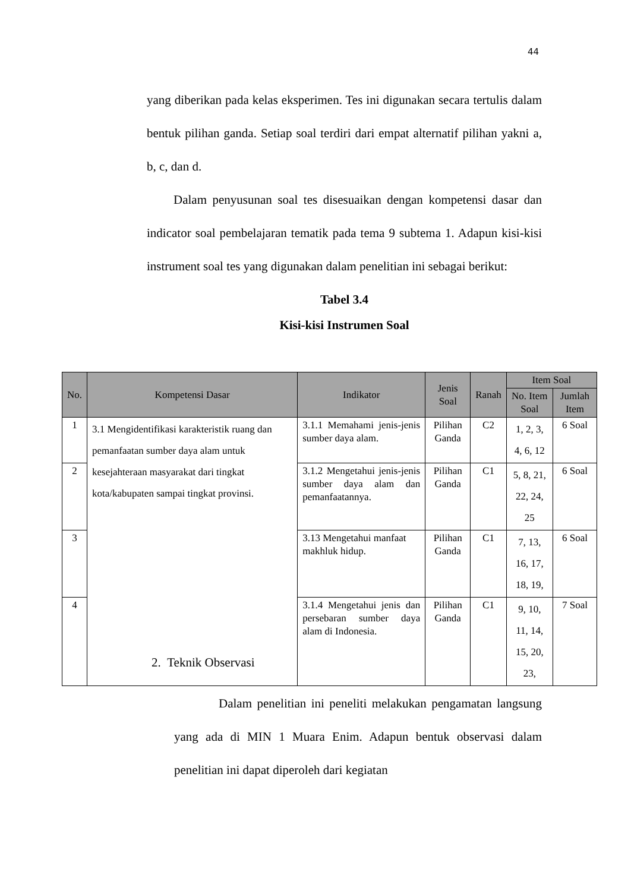44
yang diberikan pada kelas eksperimen. Tes ini digunakan secara tertulis dalam bentuk pilihan ganda. Setiap soal terdiri dari empat alternatif pilihan yakni a, b, c, dan d.
Dalam penyusunan soal tes disesuaikan dengan kompetensi dasar dan indicator soal pembelajaran tematik pada tema 9 subtema 1. Adapun kisi-kisi instrument soal tes yang digunakan dalam penelitian ini sebagai berikut:
Tabel 3.4
Kisi-kisi Instrumen Soal
| No. | Kompetensi Dasar | Indikator | Jenis Soal | Ranah | Item Soal | |
| --- | --- | --- | --- | --- | --- | --- |
| | | | | | No. Item Soal | Jumlah Item |
| 1 | 3.1 Mengidentifikasi karakteristik ruang dan pemanfaatan sumber daya alam untuk kesejahteraan masyarakat dari tingkat kota/kabupaten sampai tingkat provinsi. | 3.1.1 Memahami jenis-jenis sumber daya alam. | Pilihan Ganda | C2 | 1, 2, 3, 4, 6, 12 | 6 Soal |
| 2 | | 3.1.2 Mengetahui jenis-jenis sumber daya alam dan pemanfaatannya. | Pilihan Ganda | C1 | 5, 8, 21, 22, 24, 25 | 6 Soal |
| 3 | | 3.13 Mengetahui manfaat makhluk hidup. | Pilihan Ganda | C1 | 7, 13, 16, 17, 18, 19, | 6 Soal |
| 4 | | 3.1.4 Mengetahui jenis dan persebaran sumber daya alam di Indonesia. | Pilihan Ganda | C1 | 9, 10, 11, 14, 15, 20, 23, | 7 Soal |
2. Teknik Observasi
Dalam penelitian ini peneliti melakukan pengamatan langsung yang ada di MIN 1 Muara Enim. Adapun bentuk observasi dalam penelitian ini dapat diperoleh dari kegiatan